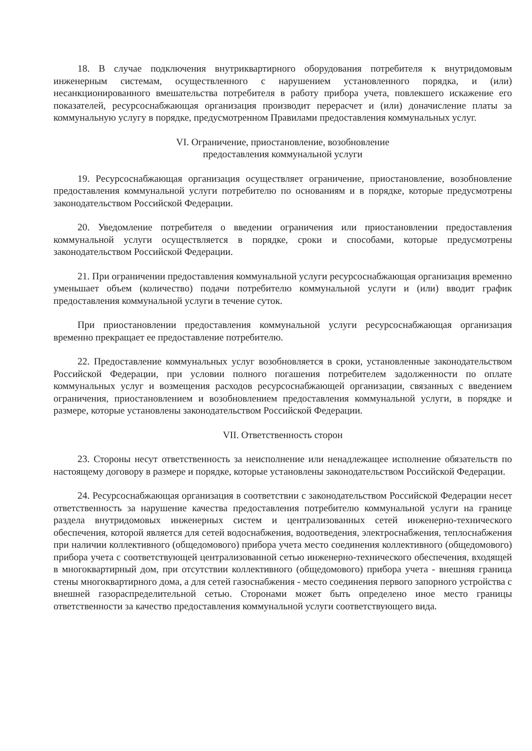18. В случае подключения внутриквартирного оборудования потребителя к внутридомовым инженерным системам, осуществленного с нарушением установленного порядка, и (или) несанкционированного вмешательства потребителя в работу прибора учета, повлекшего искажение его показателей, ресурсоснабжающая организация производит перерасчет и (или) доначисление платы за коммунальную услугу в порядке, предусмотренном Правилами предоставления коммунальных услуг.
VI. Ограничение, приостановление, возобновление
предоставления коммунальной услуги
19. Ресурсоснабжающая организация осуществляет ограничение, приостановление, возобновление предоставления коммунальной услуги потребителю по основаниям и в порядке, которые предусмотрены законодательством Российской Федерации.
20. Уведомление потребителя о введении ограничения или приостановлении предоставления коммунальной услуги осуществляется в порядке, сроки и способами, которые предусмотрены законодательством Российской Федерации.
21. При ограничении предоставления коммунальной услуги ресурсоснабжающая организация временно уменьшает объем (количество) подачи потребителю коммунальной услуги и (или) вводит график предоставления коммунальной услуги в течение суток.
При приостановлении предоставления коммунальной услуги ресурсоснабжающая организация временно прекращает ее предоставление потребителю.
22. Предоставление коммунальных услуг возобновляется в сроки, установленные законодательством Российской Федерации, при условии полного погашения потребителем задолженности по оплате коммунальных услуг и возмещения расходов ресурсоснабжающей организации, связанных с введением ограничения, приостановлением и возобновлением предоставления коммунальной услуги, в порядке и размере, которые установлены законодательством Российской Федерации.
VII. Ответственность сторон
23. Стороны несут ответственность за неисполнение или ненадлежащее исполнение обязательств по настоящему договору в размере и порядке, которые установлены законодательством Российской Федерации.
24. Ресурсоснабжающая организация в соответствии с законодательством Российской Федерации несет ответственность за нарушение качества предоставления потребителю коммунальной услуги на границе раздела внутридомовых инженерных систем и централизованных сетей инженерно-технического обеспечения, которой является для сетей водоснабжения, водоотведения, электроснабжения, теплоснабжения при наличии коллективного (общедомового) прибора учета место соединения коллективного (общедомового) прибора учета с соответствующей централизованной сетью инженерно-технического обеспечения, входящей в многоквартирный дом, при отсутствии коллективного (общедомового) прибора учета - внешняя граница стены многоквартирного дома, а для сетей газоснабжения - место соединения первого запорного устройства с внешней газораспределительной сетью. Сторонами может быть определено иное место границы ответственности за качество предоставления коммунальной услуги соответствующего вида.